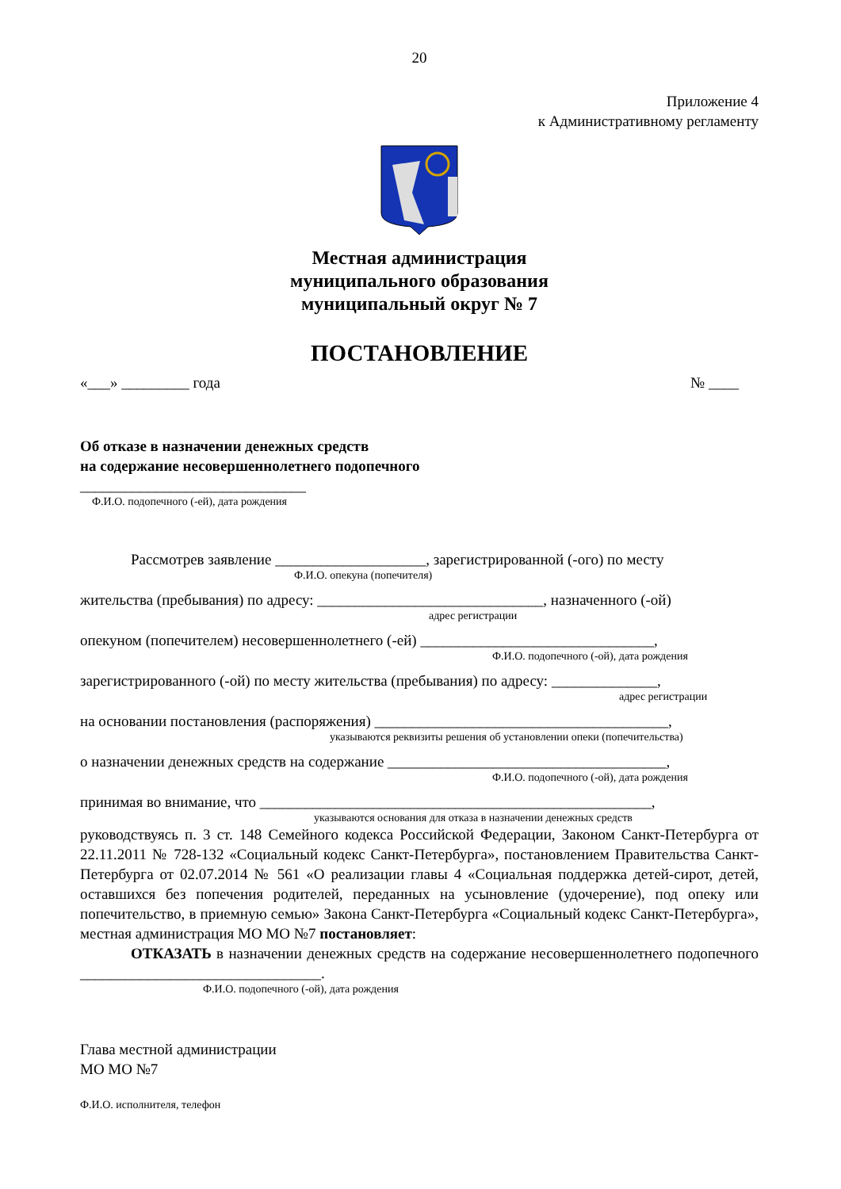20
Приложение 4
к Административному регламенту
Местная администрация
муниципального образования
муниципальный округ № 7
ПОСТАНОВЛЕНИЕ
«___» _________ года № ____
Об отказе в назначении денежных средств
на содержание несовершеннолетнего подопечного
______________________________
Ф.И.О. подопечного (-ей), дата рождения
Рассмотрев заявление ____________________, зарегистрированной (-ого) по месту
Ф.И.О. опекуна (попечителя)
жительства (пребывания) по адресу: ______________________________, назначенного (-ой)
адрес регистрации
опекуном (попечителем) несовершеннолетнего (-ей) _______________________________,
Ф.И.О. подопечного (-ой), дата рождения
зарегистрированного (-ой) по месту жительства (пребывания) по адресу: ______________,
адрес регистрации
на основании постановления (распоряжения) _______________________________________,
указываются реквизиты решения об установлении опеки (попечительства)
о назначении денежных средств на содержание _____________________________________,
Ф.И.О. подопечного (-ой), дата рождения
принимая во внимание, что ____________________________________________________,
указываются основания для отказа в назначении денежных средств
руководствуясь п. 3 ст. 148 Семейного кодекса Российской Федерации, Законом Санкт-Петербурга от 22.11.2011 № 728-132 «Социальный кодекс Санкт-Петербурга», постановлением Правительства Санкт-Петербурга от 02.07.2014 № 561 «О реализации главы 4 «Социальная поддержка детей-сирот, детей, оставшихся без попечения родителей, переданных на усыновление (удочерение), под опеку или попечительство, в приемную семью» Закона Санкт-Петербурга «Социальный кодекс Санкт-Петербурга», местная администрация МО МО №7 постановляет:
ОТКАЗАТЬ в назначении денежных средств на содержание несовершеннолетнего подопечного ________________________________.
Ф.И.О. подопечного (-ой), дата рождения
Глава местной администрации
МО МО №7
Ф.И.О. исполнителя, телефон